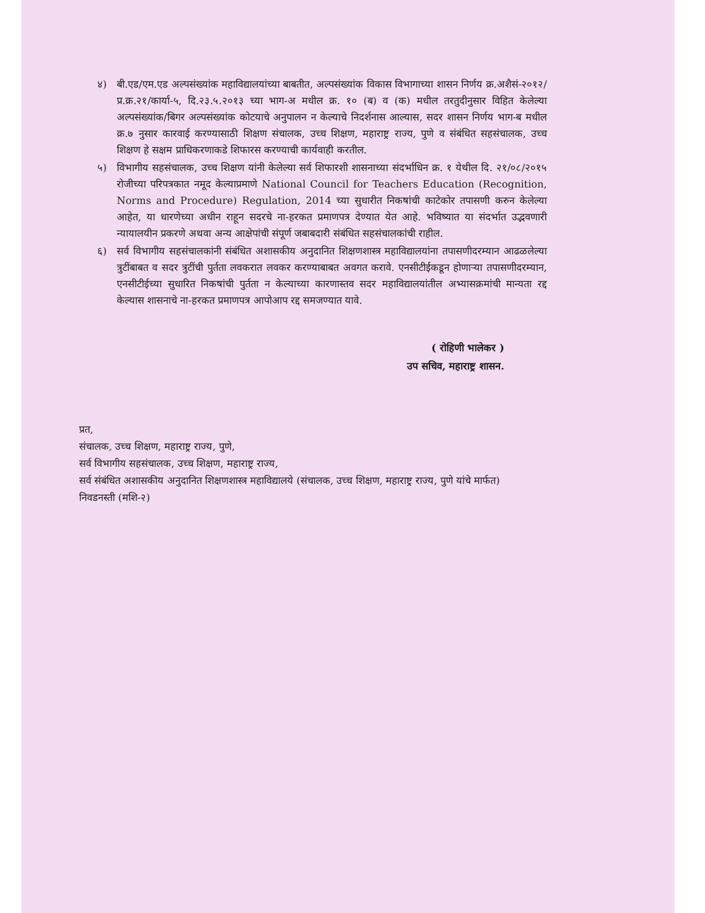४) बी.एड/एम.एड अल्पसंख्यांक महाविद्यालयांच्या बाबतीत, अल्पसंख्यांक विकास विभागाच्या शासन निर्णय क्र.अशैसं-२०१२/प्र.क्र.२१/कार्या-५, दि.२३.५.२०१३ च्या भाग-अ मधील क्र. १० (ब) व (क) मधील तरतुदीनुसार विहित केलेल्या अल्पसंख्यांक/बिगर अल्पसंख्यांक कोटयाचे अनुपालन न केल्याचे निदर्शनास आल्यास, सदर शासन निर्णय भाग-ब मधील क्र.७ नुसार कारवाई करण्यासाठी शिक्षण संचालक, उच्च शिक्षण, महाराष्ट्र राज्य, पुणे व संबंधित सहसंचालक, उच्च शिक्षण हे सक्षम प्राधिकरणाकडे शिफारस करण्याची कार्यवाही करतील.
५) विभागीय सहसंचालक, उच्च शिक्षण यांनी केलेल्या सर्व शिफारशी शासनाच्या संदर्भाधिन क्र. १ येथील दि. २१/०८/२०१५ रोजीच्या परिपत्रकात नमूद केल्याप्रमाणे National Council for Teachers Education (Recognition, Norms and Procedure) Regulation, 2014 च्या सुधारीत निकषांची काटेकोर तपासणी करुन केलेल्या आहेत, या धारणेच्या अधीन राहून सदरचे ना-हरकत प्रमाणपत्र देण्यात येत आहे. भविष्यात या संदर्भात उद्भवणारी न्यायालयीन प्रकरणे अथवा अन्य आक्षेपांची संपूर्ण जबाबदारी संबंधित सहसंचालकांची राहील.
६) सर्व विभागीय सहसंचालकांनी संबंधित अशासकीय अनुदानित शिक्षणशास्त्र महाविद्यालयांना तपासणीदरम्यान आढळलेल्या त्रुटींबाबत व सदर त्रुटींची पुर्तता लवकरात लवकर करण्याबाबत अवगत करावे. एनसीटीईकडून होणाऱ्या तपासणीदरम्यान, एनसीटीईच्या सुधारित निकषांची पुर्तता न केल्याच्या कारणास्तव सदर महाविद्यालयांतील अभ्यासक्रमांची मान्यता रद्द केल्यास शासनाचे ना-हरकत प्रमाणपत्र आपोआप रद्द समजण्यात यावे.
( रोहिणी भालेकर )
उप सचिव, महाराष्ट्र शासन.
प्रत,
संचालक, उच्च शिक्षण, महाराष्ट्र राज्य, पुणे,
सर्व विभागीय सहसंचालक, उच्च शिक्षण, महाराष्ट्र राज्य,
सर्व संबंधित अशासकीय अनुदानित शिक्षणशास्त्र महाविद्यालये (संचालक, उच्च शिक्षण, महाराष्ट्र राज्य, पुणे यांचे मार्फत)
निवडनस्ती (मशि-२)